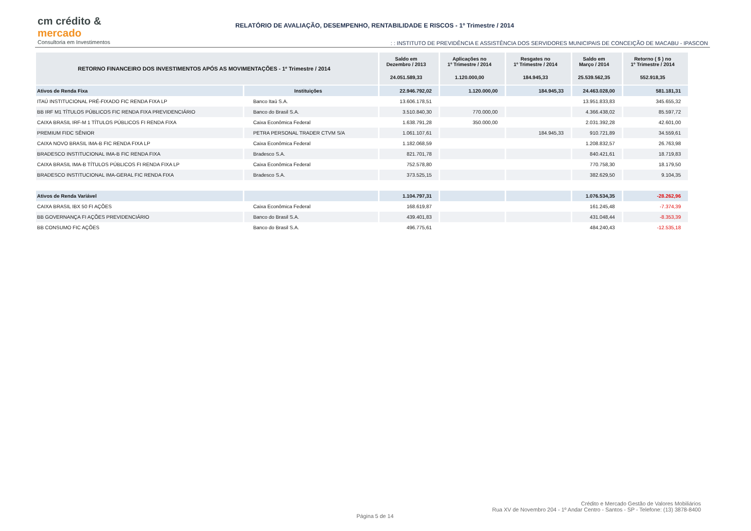cm crédito &
mercado
Consultoria em Investimentos
RELATÓRIO DE AVALIAÇÃO, DESEMPENHO, RENTABILIDADE E RISCOS - 1º Trimestre / 2014
: : INSTITUTO DE PREVIDÊNCIA E ASSISTÊNCIA DOS SERVIDORES MUNICIPAIS DE CONCEIÇÃO DE MACABU - IPASCON
| RETORNO FINANCEIRO DOS INVESTIMENTOS APÓS AS MOVIMENTAÇÕES - 1º Trimestre / 2014 | | Saldo em Dezembro / 2013 | Aplicações no 1º Trimestre / 2014 | Resgates no 1º Trimestre / 2014 | Saldo em Março / 2014 | Retorno ( $ ) no 1º Trimestre / 2014 |
| --- | --- | --- | --- | --- | --- | --- |
| | | 24.051.589,33 | 1.120.000,00 | 184.945,33 | 25.539.562,35 | 552.918,35 |
| Ativos de Renda Fixa | Instituições | 22.946.792,02 | 1.120.000,00 | 184.945,33 | 24.463.028,00 | 581.181,31 |
| ITAÚ INSTITUCIONAL PRÉ-FIXADO FIC RENDA FIXA LP | Banco Itaú S.A. | 13.606.178,51 | | | 13.951.833,83 | 345.655,32 |
| BB IRF M1 TÍTULOS PÚBLICOS FIC RENDA FIXA PREVIDENCIÁRIO | Banco do Brasil S.A. | 3.510.840,30 | 770.000,00 | | 4.366.438,02 | 85.597,72 |
| CAIXA BRASIL IRF-M 1 TÍTULOS PÚBLICOS FI RENDA FIXA | Caixa Econômica Federal | 1.638.791,28 | 350.000,00 | | 2.031.392,28 | 42.601,00 |
| PREMIUM FIDC SÊNIOR | PETRA PERSONAL TRADER CTVM S/A | 1.061.107,61 | | 184.945,33 | 910.721,89 | 34.559,61 |
| CAIXA NOVO BRASIL IMA-B FIC RENDA FIXA LP | Caixa Econômica Federal | 1.182.068,59 | | | 1.208.832,57 | 26.763,98 |
| BRADESCO INSTITUCIONAL IMA-B FIC RENDA FIXA | Bradesco S.A. | 821.701,78 | | | 840.421,61 | 18.719,83 |
| CAIXA BRASIL IMA-B TÍTULOS PÚBLICOS FI RENDA FIXA LP | Caixa Econômica Federal | 752.578,80 | | | 770.758,30 | 18.179,50 |
| BRADESCO INSTITUCIONAL IMA-GERAL FIC RENDA FIXA | Bradesco S.A. | 373.525,15 | | | 382.629,50 | 9.104,35 |
| Ativos de Renda Variável | | 1.104.797,31 | | | 1.076.534,35 | -28.262,96 |
| CAIXA BRASIL IBX 50 FI AÇÕES | Caixa Econômica Federal | 168.619,87 | | | 161.245,48 | -7.374,39 |
| BB GOVERNANÇA FI AÇÕES PREVIDENCIÁRIO | Banco do Brasil S.A. | 439.401,83 | | | 431.048,44 | -8.353,39 |
| BB CONSUMO FIC AÇÕES | Banco do Brasil S.A. | 496.775,61 | | | 484.240,43 | -12.535,18 |
Página 5 de 14
Crédito e Mercado Gestão de Valores Mobiliários
Rua XV de Novembro 204 - 1º Andar Centro - Santos - SP - Telefone: (13) 3878-8400